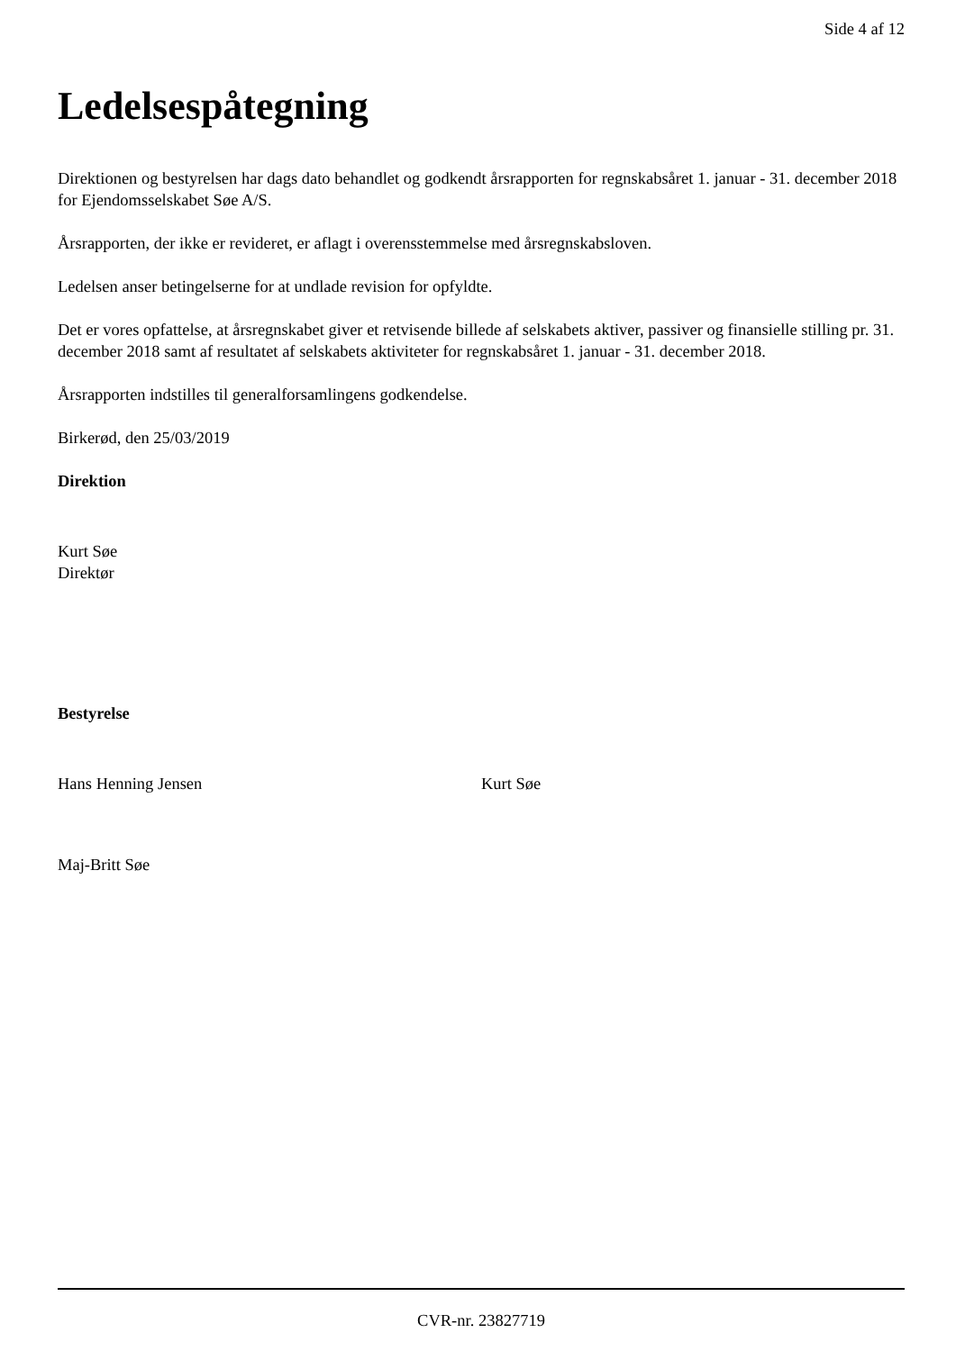Side 4 af 12
Ledelsespåtegning
Direktionen og bestyrelsen har dags dato behandlet og godkendt årsrapporten for regnskabsåret 1. januar - 31. december 2018 for Ejendomsselskabet Søe A/S.
Årsrapporten, der ikke er revideret, er aflagt i overensstemmelse med årsregnskabsloven.
Ledelsen anser betingelserne for at undlade revision for opfyldte.
Det er vores opfattelse, at årsregnskabet giver et retvisende billede af selskabets aktiver, passiver og finansielle stilling pr. 31. december 2018 samt af resultatet af selskabets aktiviteter for regnskabsåret 1. januar - 31. december 2018.
Årsrapporten indstilles til generalforsamlingens godkendelse.
Birkerød, den 25/03/2019
Direktion
Kurt Søe
Direktør
Bestyrelse
Hans Henning Jensen Kurt Søe
Maj-Britt Søe
CVR-nr. 23827719